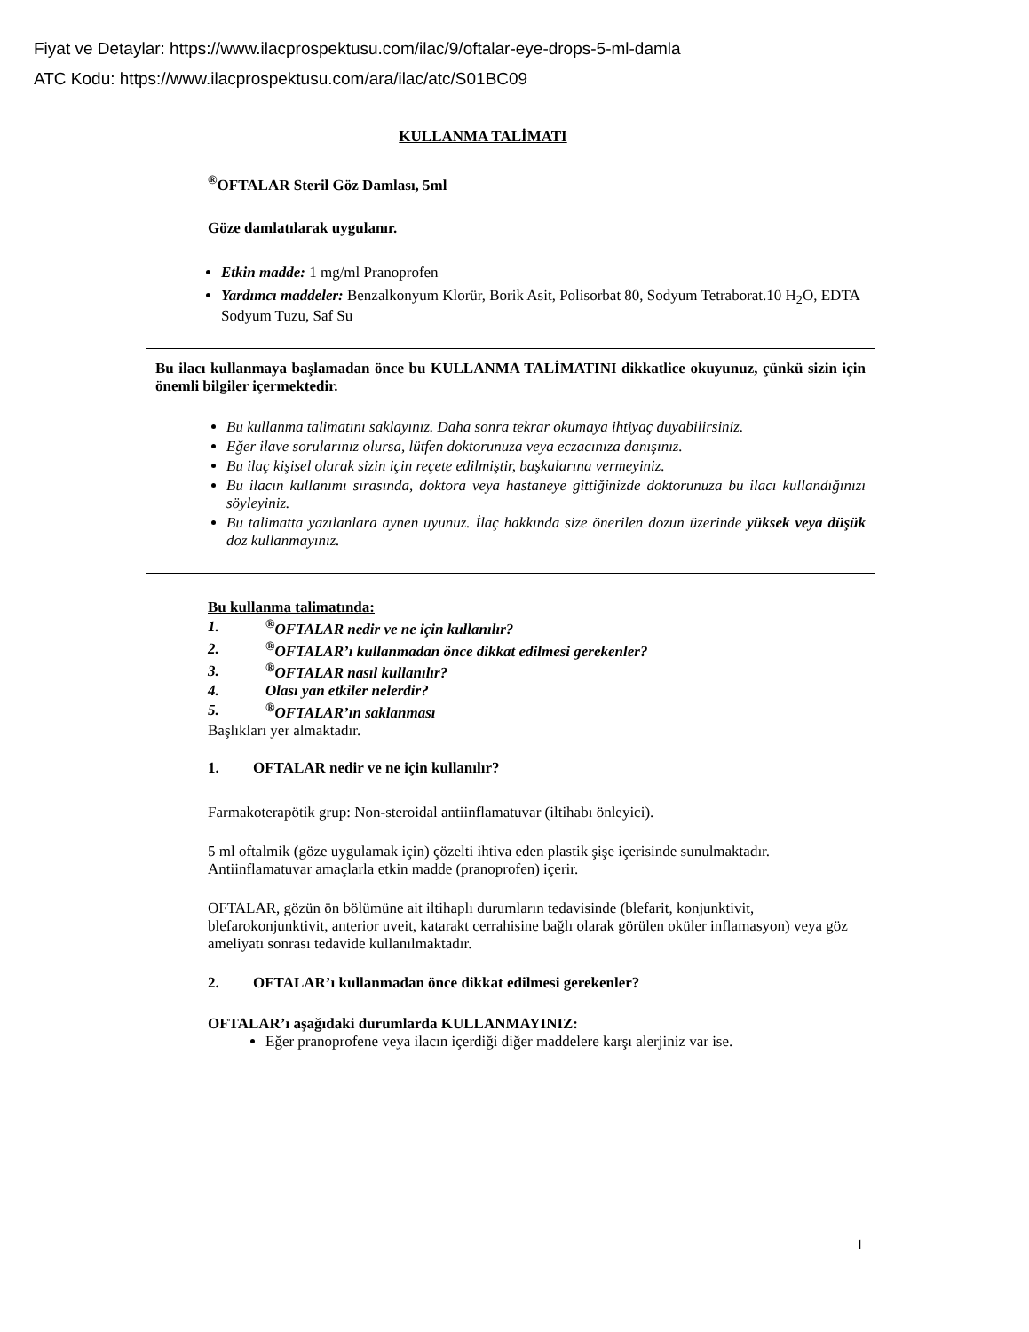Fiyat ve Detaylar: https://www.ilacprospektusu.com/ilac/9/oftalar-eye-drops-5-ml-damla
ATC Kodu: https://www.ilacprospektusu.com/ara/ilac/atc/S01BC09
KULLANMA TALİMATI
<sup>®</sup>OFTALAR Steril Göz Damlası, 5ml
Göze damlatılarak uygulanır.
Etkin madde: 1 mg/ml Pranoprofen
Yardımcı maddeler: Benzalkonyum Klorür, Borik Asit, Polisorbat 80, Sodyum Tetraborat.10 H<sub>2</sub>O, EDTA Sodyum Tuzu, Saf Su
Bu ilacı kullanmaya başlamadan önce bu KULLANMA TALİMATINI dikkatlice okuyunuz, çünkü sizin için önemli bilgiler içermektedir.
Bu kullanma talimatını saklayınız. Daha sonra tekrar okumaya ihtiyaç duyabilirsiniz.
Eğer ilave sorularınız olursa, lütfen doktorunuza veya eczacınıza danışınız.
Bu ilaç kişisel olarak sizin için reçete edilmiştir, başkalarına vermeyiniz.
Bu ilacın kullanımı sırasında, doktora veya hastaneye gittiğinizde doktorunuza bu ilacı kullandığınızı söyleyiniz.
Bu talimatta yazılanlara aynen uyunuz. İlaç hakkında size önerilen dozun üzerinde yüksek veya düşük doz kullanmayınız.
Bu kullanma talimatında:
| 1. | <sup>®</sup>OFTALAR nedir ve ne için kullanılır? |
| 2. | <sup>®</sup>OFTALAR’ı kullanmadan önce dikkat edilmesi gerekenler? |
| 3. | <sup>®</sup>OFTALAR nasıl kullanılır? |
| 4. | Olası yan etkiler nelerdir? |
| 5. | <sup>®</sup>OFTALAR’ın saklanması |
Başlıkları yer almaktadır.
1. OFTALAR nedir ve ne için kullanılır?
Farmakoterapötik grup: Non-steroidal antiinflamatuvar (iltihabı önleyici).
5 ml oftalmik (göze uygulamak için) çözelti ihtiva eden plastik şişe içerisinde sunulmaktadır. Antiinflamatuvar amaçlarla etkin madde (pranoprofen) içerir.
OFTALAR, gözün ön bölümüne ait iltihaplı durumların tedavisinde (blefarit, konjunktivit, blefarokonjunktivit, anterior uveit, katarakt cerrahisine bağlı olarak görülen oküler inflamasyon) veya göz ameliyatı sonrası tedavide kullanılmaktadır.
2. OFTALAR’ı kullanmadan önce dikkat edilmesi gerekenler?
OFTALAR’ı aşağıdaki durumlarda KULLANMAYINIZ:
Eğer pranoprofene veya ilacın içerdiği diğer maddelere karşı alerjiniz var ise.
1